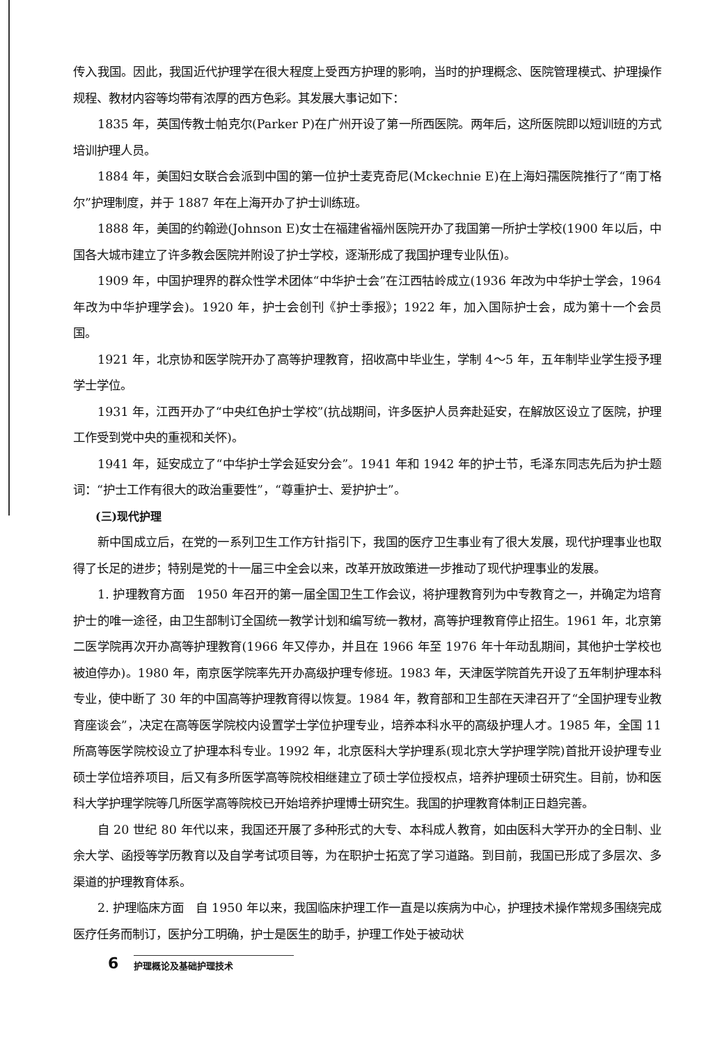传入我国。因此，我国近代护理学在很大程度上受西方护理的影响，当时的护理概念、医院管理模式、护理操作规程、教材内容等均带有浓厚的西方色彩。其发展大事记如下：
1835 年，英国传教士帕克尔(Parker P)在广州开设了第一所西医院。两年后，这所医院即以短训班的方式培训护理人员。
1884 年，美国妇女联合会派到中国的第一位护士麦克奇尼(Mckechnie E)在上海妇孺医院推行了“南丁格尔”护理制度，并于 1887 年在上海开办了护士训练班。
1888 年，美国的约翰逊(Johnson E)女士在福建省福州医院开办了我国第一所护士学校(1900 年以后，中国各大城市建立了许多教会医院并附设了护士学校，逐渐形成了我国护理专业队伍)。
1909 年，中国护理界的群众性学术团体“中华护士会”在江西牯岭成立(1936 年改为中华护士学会，1964 年改为中华护理学会)。1920 年，护士会创刊《护士季报》；1922 年，加入国际护士会，成为第十一个会员国。
1921 年，北京协和医学院开办了高等护理教育，招收高中毕业生，学制 4～5 年，五年制毕业学生授予理学士学位。
1931 年，江西开办了“中央红色护士学校”(抗战期间，许多医护人员奔赴延安，在解放区设立了医院，护理工作受到党中央的重视和关怀)。
1941 年，延安成立了“中华护士学会延安分会”。1941 年和 1942 年的护士节，毛泽东同志先后为护士题词：“护士工作有很大的政治重要性”，“尊重护士、爱护护士”。
(三)现代护理
新中国成立后，在党的一系列卫生工作方针指引下，我国的医疗卫生事业有了很大发展，现代护理事业也取得了长足的进步；特别是党的十一届三中全会以来，改革开放政策进一步推动了现代护理事业的发展。
1. 护理教育方面　1950 年召开的第一届全国卫生工作会议，将护理教育列为中专教育之一，并确定为培育护士的唯一途径，由卫生部制订全国统一教学计划和编写统一教材，高等护理教育停止招生。1961 年，北京第二医学院再次开办高等护理教育(1966 年又停办，并且在 1966 年至 1976 年十年动乱期间，其他护士学校也被迫停办)。1980 年，南京医学院率先开办高级护理专修班。1983 年，天津医学院首先开设了五年制护理本科专业，使中断了 30 年的中国高等护理教育得以恢复。1984 年，教育部和卫生部在天津召开了“全国护理专业教育座谈会”，决定在高等医学院校内设置学士学位护理专业，培养本科水平的高级护理人才。1985 年，全国 11 所高等医学院校设立了护理本科专业。1992 年，北京医科大学护理系(现北京大学护理学院)首批开设护理专业硕士学位培养项目，后又有多所医学高等院校相继建立了硕士学位授权点，培养护理硕士研究生。目前，协和医科大学护理学院等几所医学高等院校已开始培养护理博士研究生。我国的护理教育体制正日趋完善。
自 20 世纪 80 年代以来，我国还开展了多种形式的大专、本科成人教育，如由医科大学开办的全日制、业余大学、函授等学历教育以及自学考试项目等，为在职护士拓宽了学习道路。到目前，我国已形成了多层次、多渠道的护理教育体系。
2. 护理临床方面　自 1950 年以来，我国临床护理工作一直是以疾病为中心，护理技术操作常规多围绕完成医疗任务而制订，医护分工明确，护士是医生的助手，护理工作处于被动状
6 护理概论及基础护理技术